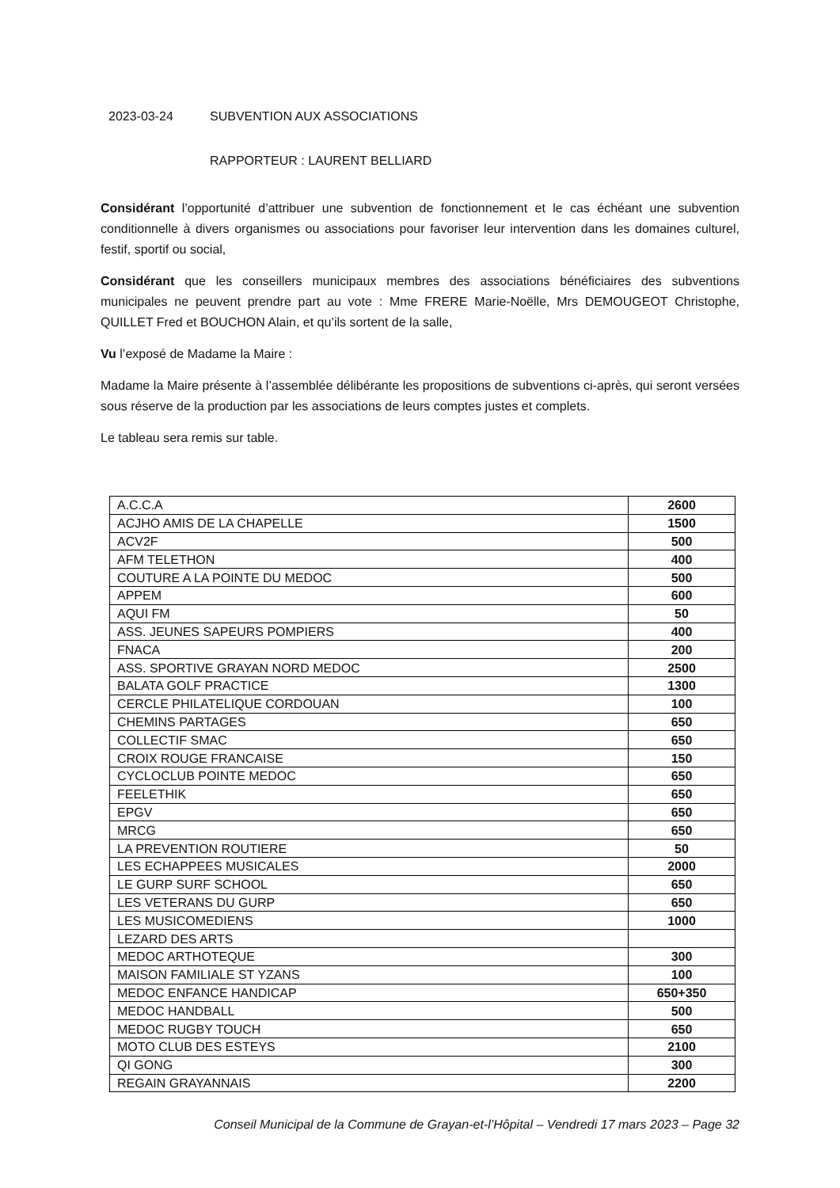2023-03-24 SUBVENTION AUX ASSOCIATIONS
RAPPORTEUR : LAURENT BELLIARD
Considérant l’opportunité d’attribuer une subvention de fonctionnement et le cas échéant une subvention conditionnelle à divers organismes ou associations pour favoriser leur intervention dans les domaines culturel, festif, sportif ou social,
Considérant que les conseillers municipaux membres des associations bénéficiaires des subventions municipales ne peuvent prendre part au vote : Mme FRERE Marie-Noëlle, Mrs DEMOUGEOT Christophe, QUILLET Fred et BOUCHON Alain, et qu’ils sortent de la salle,
Vu l’exposé de Madame la Maire :
Madame la Maire présente à l’assemblée délibérante les propositions de subventions ci-après, qui seront versées sous réserve de la production par les associations de leurs comptes justes et complets.
Le tableau sera remis sur table.
| A.C.C.A | 2600 |
| ACJHO AMIS DE LA CHAPELLE | 1500 |
| ACV2F | 500 |
| AFM TELETHON | 400 |
| COUTURE A LA POINTE DU MEDOC | 500 |
| APPEM | 600 |
| AQUI FM | 50 |
| ASS. JEUNES SAPEURS POMPIERS | 400 |
| FNACA | 200 |
| ASS. SPORTIVE GRAYAN NORD MEDOC | 2500 |
| BALATA GOLF PRACTICE | 1300 |
| CERCLE PHILATELIQUE CORDOUAN | 100 |
| CHEMINS PARTAGES | 650 |
| COLLECTIF SMAC | 650 |
| CROIX ROUGE FRANCAISE | 150 |
| CYCLOCLUB POINTE MEDOC | 650 |
| FEELETHIK | 650 |
| EPGV | 650 |
| MRCG | 650 |
| LA PREVENTION ROUTIERE | 50 |
| LES ECHAPPEES MUSICALES | 2000 |
| LE GURP SURF SCHOOL | 650 |
| LES VETERANS DU GURP | 650 |
| LES MUSICOMEDIENS | 1000 |
| LEZARD DES ARTS | |
| MEDOC ARTHOTEQUE | 300 |
| MAISON FAMILIALE ST YZANS | 100 |
| MEDOC ENFANCE HANDICAP | 650+350 |
| MEDOC HANDBALL | 500 |
| MEDOC RUGBY TOUCH | 650 |
| MOTO CLUB DES ESTEYS | 2100 |
| QI GONG | 300 |
| REGAIN GRAYANNAIS | 2200 |
Conseil Municipal de la Commune de Grayan-et-l’Hôpital – Vendredi 17 mars 2023 – Page 32